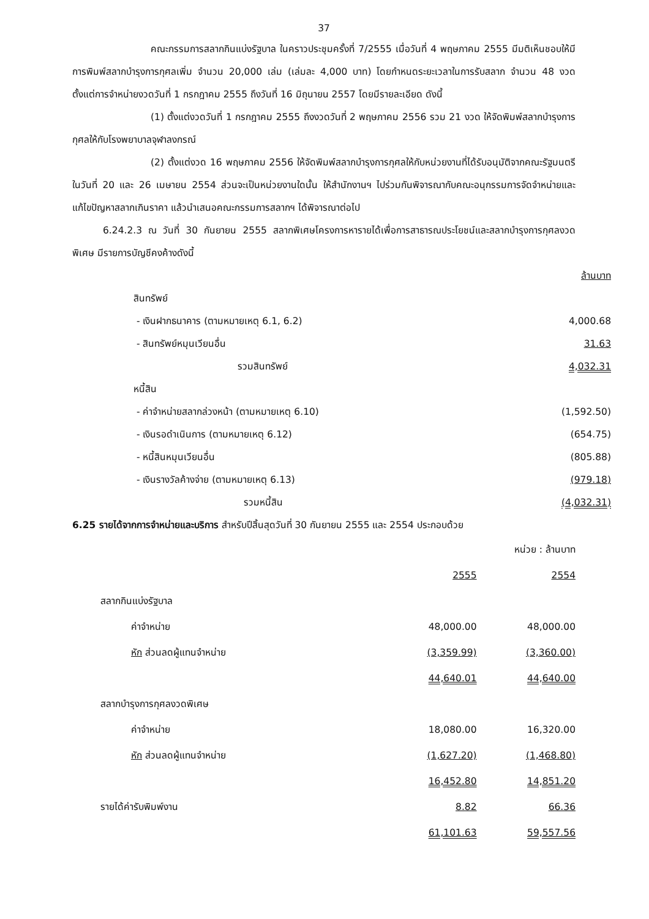37
คณะกรรมการสลากกินแบ่งรัฐบาล ในคราวประชุมครั้งที่ 7/2555 เมื่อวันที่ 4 พฤษภาคม 2555 มีมติเห็นชอบให้มีการพิมพ์สลากบำรุงการกุศลเพิ่ม จำนวน 20,000 เล่ม (เล่มละ 4,000 บาท) โดยกำหนดระยะเวลาในการรับสลาก จำนวน 48 งวด ตั้งแต่การจำหน่ายงวดวันที่ 1 กรกฎาคม 2555 ถึงวันที่ 16 มิถุนายน 2557 โดยมีรายละเอียด ดังนี้
(1) ตั้งแต่งวดวันที่ 1 กรกฎาคม 2555 ถึงงวดวันที่ 2 พฤษภาคม 2556 รวม 21 งวด ให้จัดพิมพ์สลากบำรุงการกุศลให้กับโรงพยาบาลจุฬาลงกรณ์
(2) ตั้งแต่งวด 16 พฤษภาคม 2556 ให้จัดพิมพ์สลากบำรุงการกุศลให้กับหน่วยงานที่ได้รับอนุมัติจากคณะรัฐมนตรี ในวันที่ 20 และ 26 เมษายน 2554 ส่วนจะเป็นหน่วยงานใดนั้น ให้สำนักงานฯ ไปร่วมกันพิจารณากับคณะอนุกรรมการจัดจำหน่ายและแก้ไขปัญหาสลากเกินราคา แล้วนำเสนอคณะกรรมการสลากฯ ได้พิจารณาต่อไป
6.24.2.3 ณ วันที่ 30 กันยายน 2555 สลากพิเศษโครงการหารายได้เพื่อการสาธารณประโยชน์และสลากบำรุงการกุศลงวดพิเศษ มีรายการบัญชีคงค้างดังนี้
| | ล้านบาท |
| สินทรัพย์ | |
| - เงินฝากธนาคาร (ตามหมายเหตุ 6.1, 6.2) | 4,000.68 |
| - สินทรัพย์หมุนเวียนอื่น | 31.63 |
| รวมสินทรัพย์ | 4,032.31 |
| หนี้สิน | |
| - ค่าจำหน่ายสลากล่วงหน้า (ตามหมายเหตุ 6.10) | (1,592.50) |
| - เงินรอดำเนินการ (ตามหมายเหตุ 6.12) | (654.75) |
| - หนี้สินหมุนเวียนอื่น | (805.88) |
| - เงินรางวัลค้างจ่าย (ตามหมายเหตุ 6.13) | (979.18) |
| รวมหนี้สิน | (4,032.31) |
6.25 รายได้จากการจำหน่ายและบริการ สำหรับปีสิ้นสุดวันที่ 30 กันยายน 2555 และ 2554 ประกอบด้วย
| หน่วย : ล้านบาท | | |
| | 2555 | 2554 |
| สลากกินแบ่งรัฐบาล | | |
| ค่าจำหน่าย | 48,000.00 | 48,000.00 |
| หัก ส่วนลดผู้แทนจำหน่าย | (3,359.99) | (3,360.00) |
| | 44,640.01 | 44,640.00 |
| สลากบำรุงการกุศลงวดพิเศษ | | |
| ค่าจำหน่าย | 18,080.00 | 16,320.00 |
| หัก ส่วนลดผู้แทนจำหน่าย | (1,627.20) | (1,468.80) |
| | 16,452.80 | 14,851.20 |
| รายได้ค่ารับพิมพ์งาน | 8.82 | 66.36 |
| | 61,101.63 | 59,557.56 |